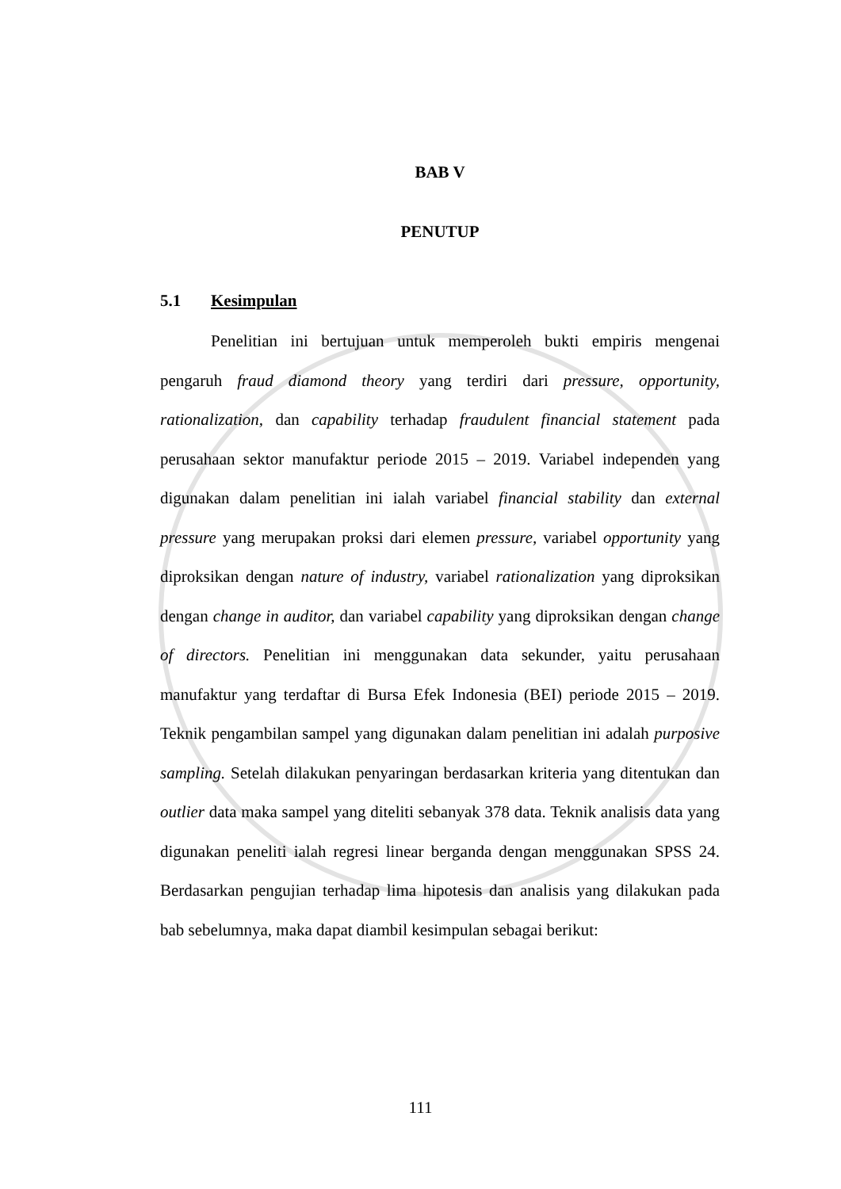BAB V
PENUTUP
5.1 Kesimpulan
Penelitian ini bertujuan untuk memperoleh bukti empiris mengenai pengaruh fraud diamond theory yang terdiri dari pressure, opportunity, rationalization, dan capability terhadap fraudulent financial statement pada perusahaan sektor manufaktur periode 2015 – 2019. Variabel independen yang digunakan dalam penelitian ini ialah variabel financial stability dan external pressure yang merupakan proksi dari elemen pressure, variabel opportunity yang diproksikan dengan nature of industry, variabel rationalization yang diproksikan dengan change in auditor, dan variabel capability yang diproksikan dengan change of directors. Penelitian ini menggunakan data sekunder, yaitu perusahaan manufaktur yang terdaftar di Bursa Efek Indonesia (BEI) periode 2015 – 2019. Teknik pengambilan sampel yang digunakan dalam penelitian ini adalah purposive sampling. Setelah dilakukan penyaringan berdasarkan kriteria yang ditentukan dan outlier data maka sampel yang diteliti sebanyak 378 data. Teknik analisis data yang digunakan peneliti ialah regresi linear berganda dengan menggunakan SPSS 24. Berdasarkan pengujian terhadap lima hipotesis dan analisis yang dilakukan pada bab sebelumnya, maka dapat diambil kesimpulan sebagai berikut:
111